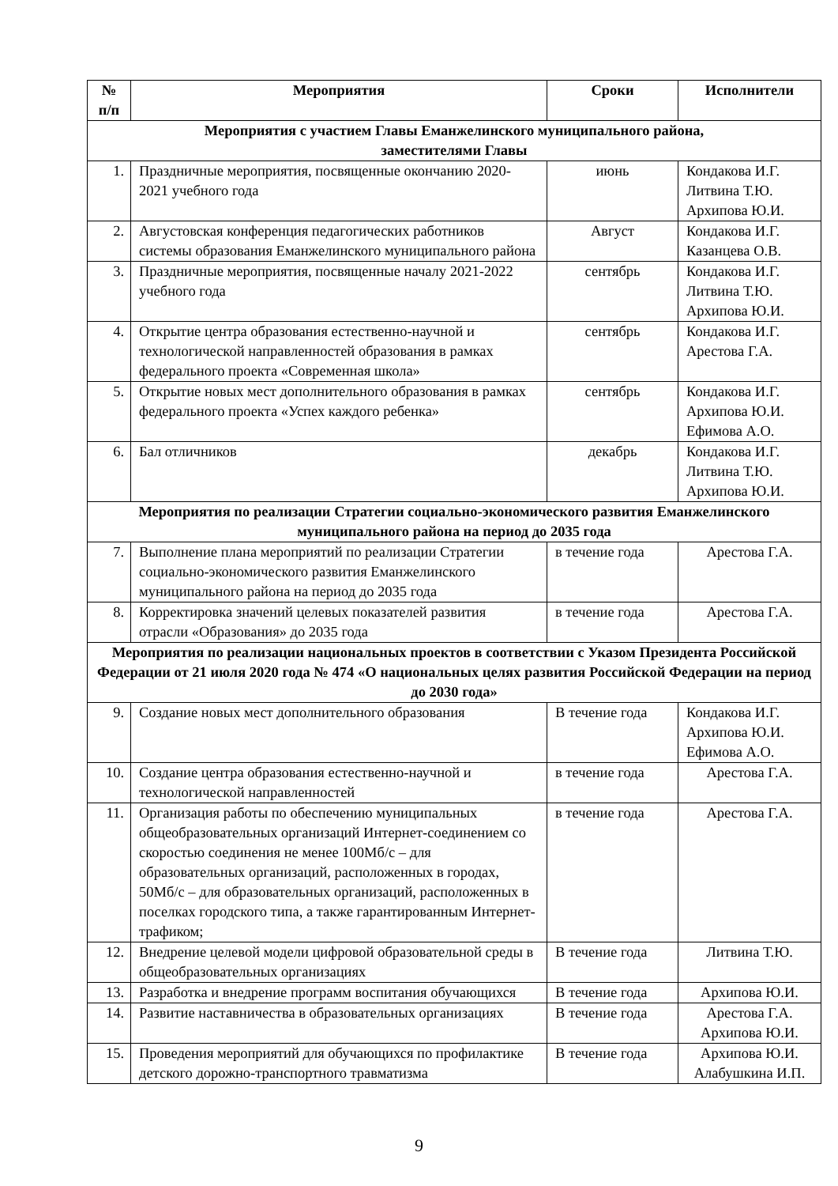| № п/п | Мероприятия | Сроки | Исполнители |
| --- | --- | --- | --- |
| Мероприятия с участием Главы Еманжелинского муниципального района, заместителями Главы | | | |
| 1. | Праздничные мероприятия, посвященные окончанию 2020-2021 учебного года | июнь | Кондакова И.Г. Литвина Т.Ю. Архипова Ю.И. |
| 2. | Августовская конференция педагогических работников системы образования Еманжелинского муниципального района | Август | Кондакова И.Г. Казанцева О.В. |
| 3. | Праздничные мероприятия, посвященные началу 2021-2022 учебного года | сентябрь | Кондакова И.Г. Литвина Т.Ю. Архипова Ю.И. |
| 4. | Открытие центра образования естественно-научной и технологической направленностей образования в рамках федерального проекта «Современная школа» | сентябрь | Кондакова И.Г. Арестова Г.А. |
| 5. | Открытие новых мест дополнительного образования в рамках федерального проекта «Успех каждого ребенка» | сентябрь | Кондакова И.Г. Архипова Ю.И. Ефимова А.О. |
| 6. | Бал отличников | декабрь | Кондакова И.Г. Литвина Т.Ю. Архипова Ю.И. |
| Мероприятия по реализации Стратегии социально-экономического развития Еманжелинского муниципального района на период до 2035 года | | | |
| 7. | Выполнение плана мероприятий по реализации Стратегии социально-экономического развития Еманжелинского муниципального района на период до 2035 года | в течение года | Арестова Г.А. |
| 8. | Корректировка значений целевых показателей развития отрасли «Образования» до 2035 года | в течение года | Арестова Г.А. |
| Мероприятия по реализации национальных проектов в соответствии с Указом Президента Российской Федерации от 21 июля 2020 года № 474 «О национальных целях развития Российской Федерации на период до 2030 года» | | | |
| 9. | Создание новых мест дополнительного образования | В течение года | Кондакова И.Г. Архипова Ю.И. Ефимова А.О. |
| 10. | Создание центра образования естественно-научной и технологической направленностей | в течение года | Арестова Г.А. |
| 11. | Организация работы по обеспечению муниципальных общеобразовательных организаций Интернет-соединением со скоростью соединения не менее 100Мб/с – для образовательных организаций, расположенных в городах, 50Мб/с – для образовательных организаций, расположенных в поселках городского типа, а также гарантированным Интернет-трафиком; | в течение года | Арестова Г.А. |
| 12. | Внедрение целевой модели цифровой образовательной среды в общеобразовательных организациях | В течение года | Литвина Т.Ю. |
| 13. | Разработка и внедрение программ воспитания обучающихся | В течение года | Архипова Ю.И. |
| 14. | Развитие наставничества в образовательных организациях | В течение года | Арестова Г.А. Архипова Ю.И. |
| 15. | Проведения мероприятий для обучающихся по профилактике детского дорожно-транспортного травматизма | В течение года | Архипова Ю.И. Алабушкина И.П. |
9